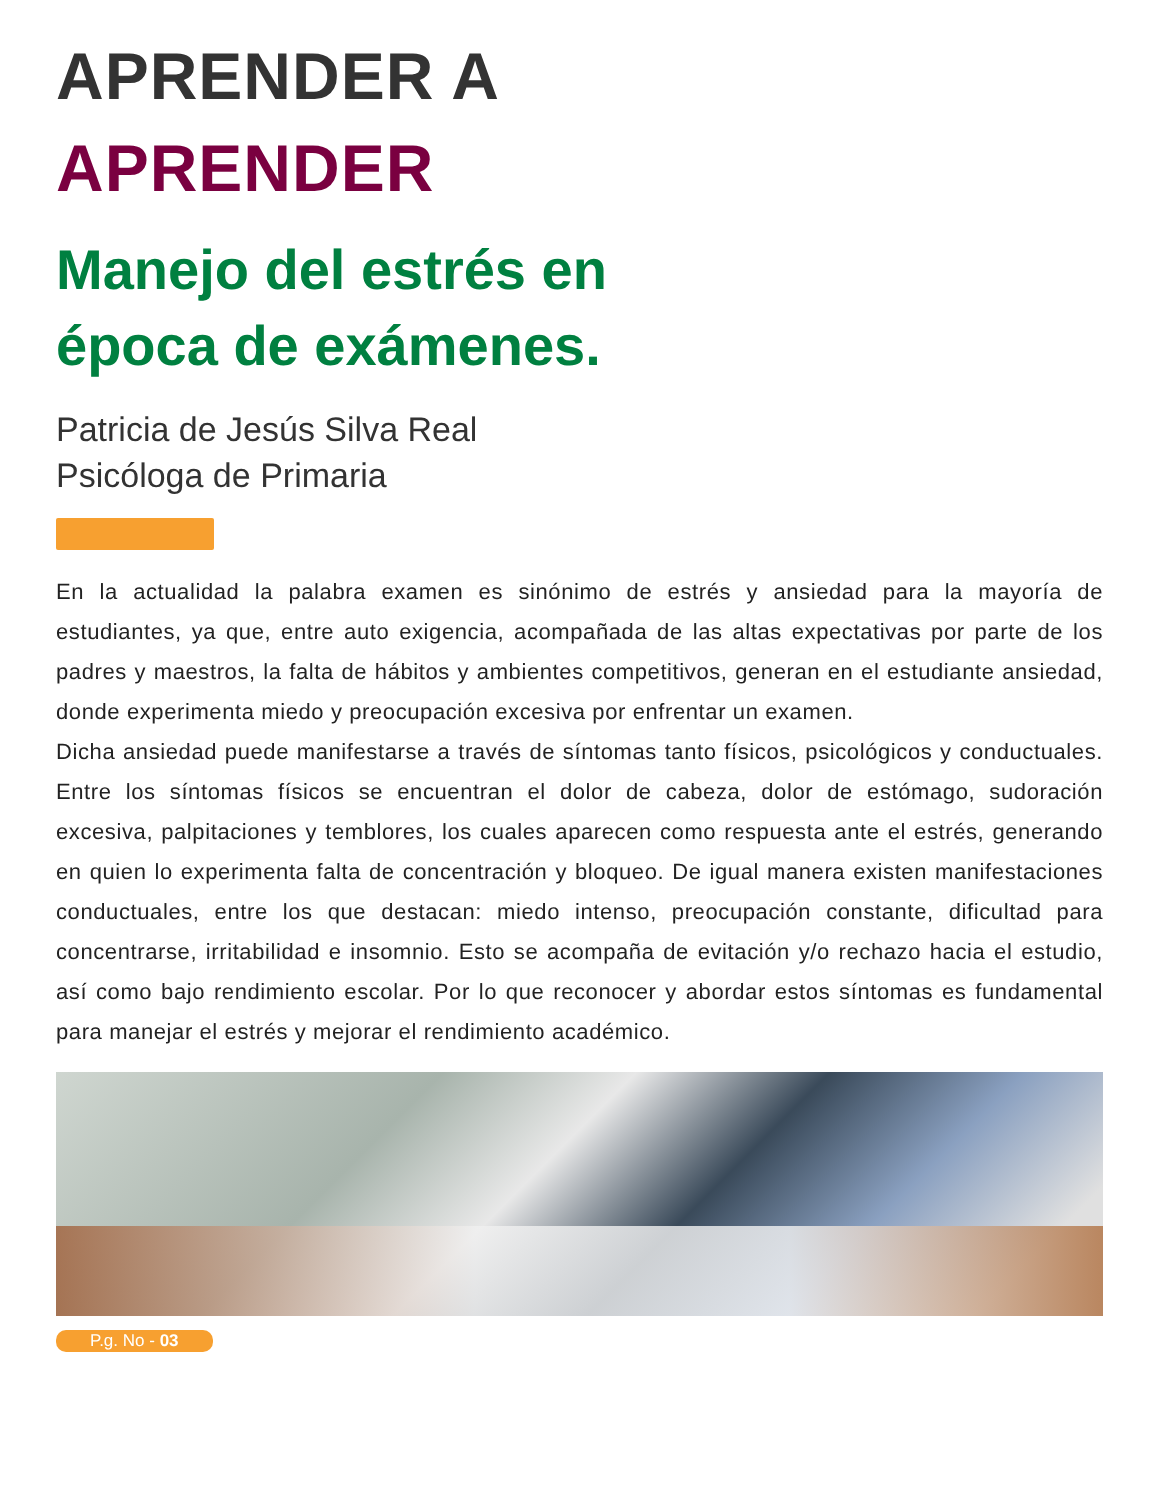APRENDER A
APRENDER
Manejo del estrés en
época de exámenes.
Patricia de Jesús Silva Real
Psicóloga de Primaria
En la actualidad la palabra examen es sinónimo de estrés y ansiedad para la mayoría de estudiantes, ya que, entre auto exigencia, acompañada de las altas expectativas por parte de los padres y maestros, la falta de hábitos y ambientes competitivos, generan en el estudiante ansiedad, donde experimenta miedo y preocupación excesiva por enfrentar un examen.
Dicha ansiedad puede manifestarse a través de síntomas tanto físicos, psicológicos y conductuales. Entre los síntomas físicos se encuentran el dolor de cabeza, dolor de estómago, sudoración excesiva, palpitaciones y temblores, los cuales aparecen como respuesta ante el estrés, generando en quien lo experimenta falta de concentración y bloqueo. De igual manera existen manifestaciones conductuales, entre los que destacan: miedo intenso, preocupación constante, dificultad para concentrarse, irritabilidad e insomnio. Esto se acompaña de evitación y/o rechazo hacia el estudio, así como bajo rendimiento escolar. Por lo que reconocer y abordar estos síntomas es fundamental para manejar el estrés y mejorar el rendimiento académico.
P.g. No - 03